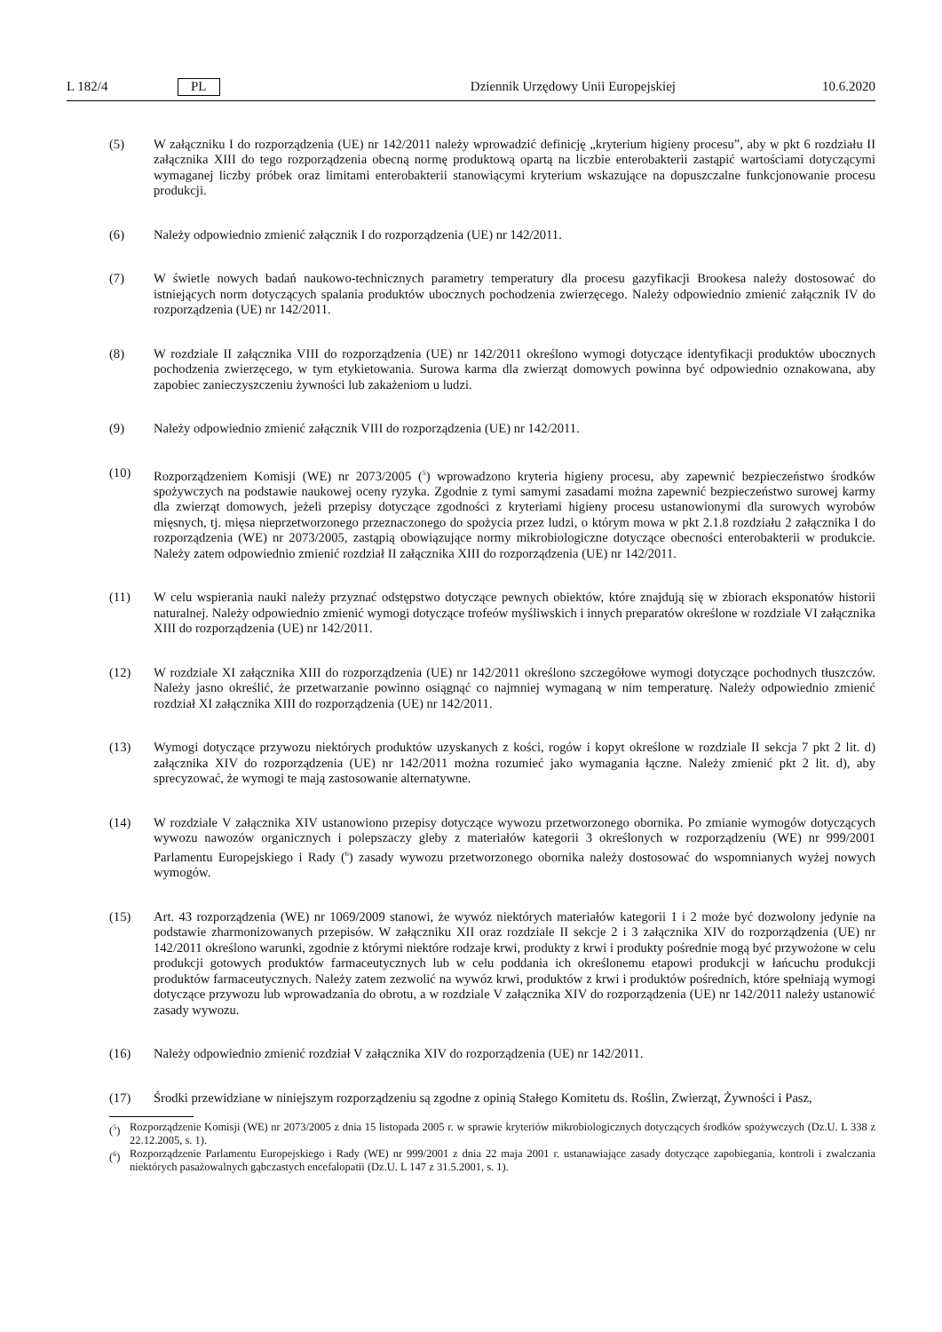L 182/4 PL Dziennik Urzędowy Unii Europejskiej 10.6.2020
(5) W załączniku I do rozporządzenia (UE) nr 142/2011 należy wprowadzić definicję „kryterium higieny procesu”, aby w pkt 6 rozdziału II załącznika XIII do tego rozporządzenia obecną normę produktową opartą na liczbie enterobakterii zastąpić wartościami dotyczącymi wymaganej liczby próbek oraz limitami enterobakterii stanowiącymi kryterium wskazujące na dopuszczalne funkcjonowanie procesu produkcji.
(6) Należy odpowiednio zmienić załącznik I do rozporządzenia (UE) nr 142/2011.
(7) W świetle nowych badań naukowo-technicznych parametry temperatury dla procesu gazyfikacji Brookesa należy dostosować do istniejących norm dotyczących spalania produktów ubocznych pochodzenia zwierzęcego. Należy odpowiednio zmienić załącznik IV do rozporządzenia (UE) nr 142/2011.
(8) W rozdziale II załącznika VIII do rozporządzenia (UE) nr 142/2011 określono wymogi dotyczące identyfikacji produktów ubocznych pochodzenia zwierzęcego, w tym etykietowania. Surowa karma dla zwierząt domowych powinna być odpowiednio oznakowana, aby zapobiec zanieczyszczeniu żywności lub zakażeniom u ludzi.
(9) Należy odpowiednio zmienić załącznik VIII do rozporządzenia (UE) nr 142/2011.
(10) Rozporządzeniem Komisji (WE) nr 2073/2005 (<sup>5</sup>) wprowadzono kryteria higieny procesu, aby zapewnić bezpieczeństwo środków spożywczych na podstawie naukowej oceny ryzyka. Zgodnie z tymi samymi zasadami można zapewnić bezpieczeństwo surowej karmy dla zwierząt domowych, jeżeli przepisy dotyczące zgodności z kryteriami higieny procesu ustanowionymi dla surowych wyrobów mięsnych, tj. mięsa nieprzetworzonego przeznaczonego do spożycia przez ludzi, o którym mowa w pkt 2.1.8 rozdziału 2 załącznika I do rozporządzenia (WE) nr 2073/2005, zastąpią obowiązujące normy mikrobiologiczne dotyczące obecności enterobakterii w produkcie. Należy zatem odpowiednio zmienić rozdział II załącznika XIII do rozporządzenia (UE) nr 142/2011.
(11) W celu wspierania nauki należy przyznać odstępstwo dotyczące pewnych obiektów, które znajdują się w zbiorach eksponatów historii naturalnej. Należy odpowiednio zmienić wymogi dotyczące trofeów myśliwskich i innych preparatów określone w rozdziale VI załącznika XIII do rozporządzenia (UE) nr 142/2011.
(12) W rozdziale XI załącznika XIII do rozporządzenia (UE) nr 142/2011 określono szczegółowe wymogi dotyczące pochodnych tłuszczów. Należy jasno określić, że przetwarzanie powinno osiągnąć co najmniej wymaganą w nim temperaturę. Należy odpowiednio zmienić rozdział XI załącznika XIII do rozporządzenia (UE) nr 142/2011.
(13) Wymogi dotyczące przywozu niektórych produktów uzyskanych z kości, rogów i kopyt określone w rozdziale II sekcja 7 pkt 2 lit. d) załącznika XIV do rozporządzenia (UE) nr 142/2011 można rozumieć jako wymagania łączne. Należy zmienić pkt 2 lit. d), aby sprecyzować, że wymogi te mają zastosowanie alternatywne.
(14) W rozdziale V załącznika XIV ustanowiono przepisy dotyczące wywozu przetworzonego obornika. Po zmianie wymogów dotyczących wywozu nawozów organicznych i polepszaczy gleby z materiałów kategorii 3 określonych w rozporządzeniu (WE) nr 999/2001 Parlamentu Europejskiego i Rady (<sup>6</sup>) zasady wywozu przetworzonego obornika należy dostosować do wspomnianych wyżej nowych wymogów.
(15) Art. 43 rozporządzenia (WE) nr 1069/2009 stanowi, że wywóz niektórych materiałów kategorii 1 i 2 może być dozwolony jedynie na podstawie zharmonizowanych przepisów. W załączniku XII oraz rozdziale II sekcje 2 i 3 załącznika XIV do rozporządzenia (UE) nr 142/2011 określono warunki, zgodnie z którymi niektóre rodzaje krwi, produkty z krwi i produkty pośrednie mogą być przywożone w celu produkcji gotowych produktów farmaceutycznych lub w celu poddania ich określonemu etapowi produkcji w łańcuchu produkcji produktów farmaceutycznych. Należy zatem zezwolić na wywóz krwi, produktów z krwi i produktów pośrednich, które spełniają wymogi dotyczące przywozu lub wprowadzania do obrotu, a w rozdziale V załącznika XIV do rozporządzenia (UE) nr 142/2011 należy ustanowić zasady wywozu.
(16) Należy odpowiednio zmienić rozdział V załącznika XIV do rozporządzenia (UE) nr 142/2011.
(17) Środki przewidziane w niniejszym rozporządzeniu są zgodne z opinią Stałego Komitetu ds. Roślin, Zwierząt, Żywności i Pasz,
(<sup>5</sup>) Rozporządzenie Komisji (WE) nr 2073/2005 z dnia 15 listopada 2005 r. w sprawie kryteriów mikrobiologicznych dotyczących środków spożywczych (Dz.U. L 338 z 22.12.2005, s. 1).
(<sup>6</sup>) Rozporządzenie Parlamentu Europejskiego i Rady (WE) nr 999/2001 z dnia 22 maja 2001 r. ustanawiające zasady dotyczące zapobiegania, kontroli i zwalczania niektórych pasażowalnych gąbczastych encefalopatii (Dz.U. L 147 z 31.5.2001, s. 1).